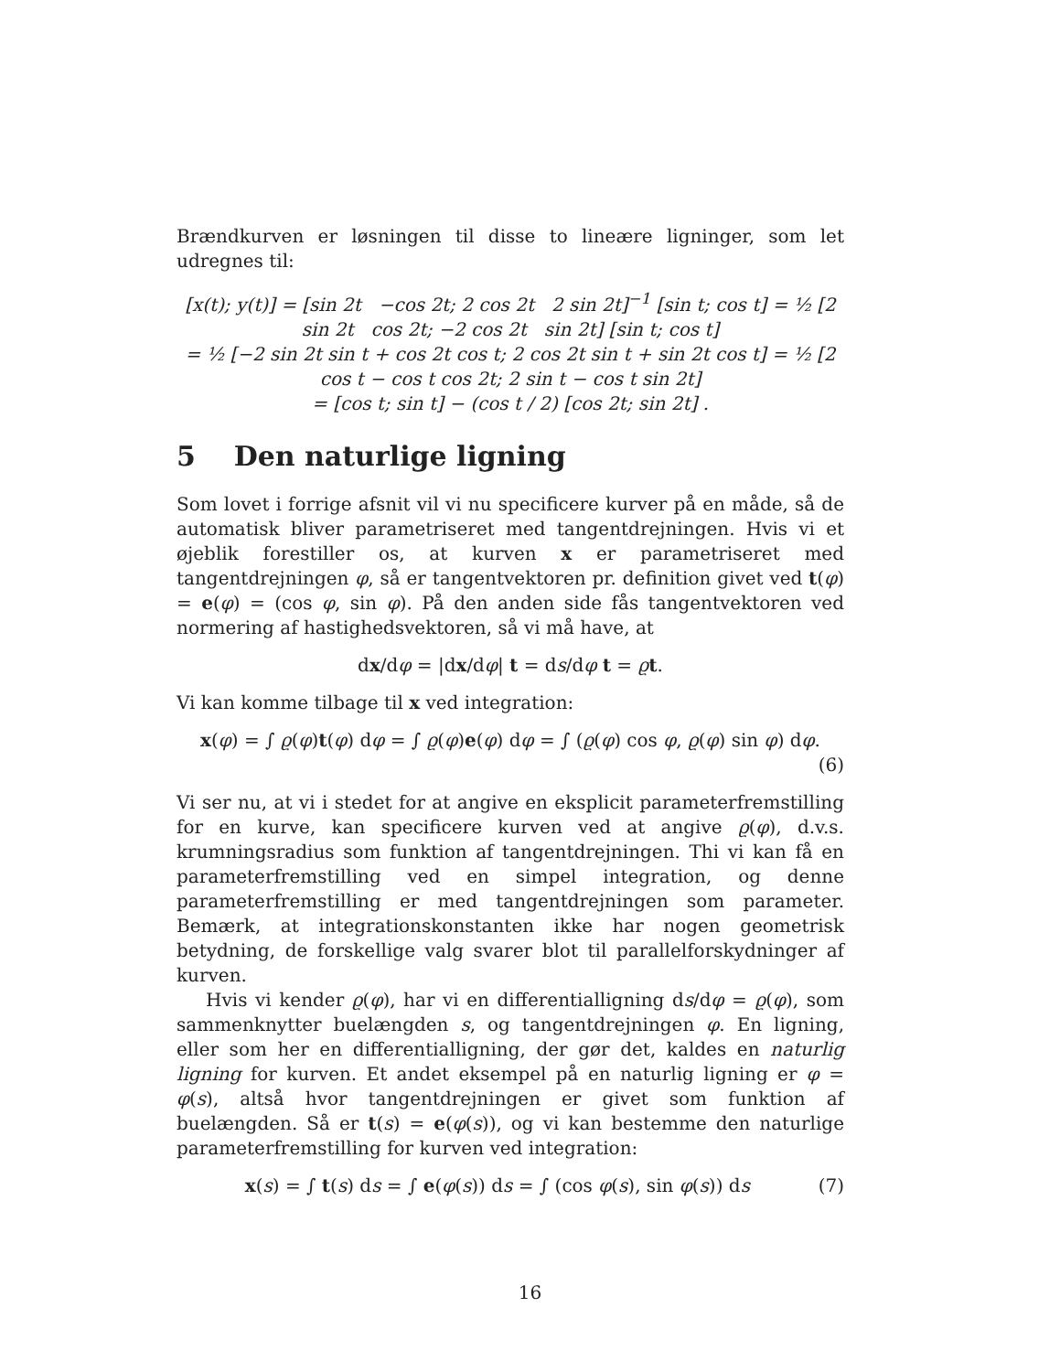Brændkurven er løsningen til disse to lineære ligninger, som let udregnes til:
[x(t); y(t)] = [sin 2t −cos 2t; 2 cos 2t 2 sin 2t]<sup>−1</sup> [sin t; cos t] = ½ [2 sin 2t cos 2t; −2 cos 2t sin 2t] [sin t; cos t]
= ½ [−2 sin 2t sin t + cos 2t cos t; 2 cos 2t sin t + sin 2t cos t] = ½ [2 cos t − cos t cos 2t; 2 sin t − cos t sin 2t]
= [cos t; sin t] − (cos t / 2) [cos 2t; sin 2t] .
5 Den naturlige ligning
Som lovet i forrige afsnit vil vi nu specificere kurver på en måde, så de automatisk bliver parametriseret med tangentdrejningen. Hvis vi et øjeblik forestiller os, at kurven x er parametriseret med tangentdrejningen φ, så er tangentvektoren pr. definition givet ved t(φ) = e(φ) = (cos φ, sin φ). På den anden side fås tangentvektoren ved normering af hastighedsvektoren, så vi må have, at
dx/dφ = |dx/dφ| t = ds/dφ t = ϱt.
Vi kan komme tilbage til x ved integration:
x(φ) = ∫ ϱ(φ)t(φ) dφ = ∫ ϱ(φ)e(φ) dφ = ∫ (ϱ(φ) cos φ, ϱ(φ) sin φ) dφ.
(6)
Vi ser nu, at vi i stedet for at angive en eksplicit parameterfremstilling for en kurve, kan specificere kurven ved at angive ϱ(φ), d.v.s. krumningsradius som funktion af tangentdrejningen. Thi vi kan få en parameterfremstilling ved en simpel integration, og denne parameterfremstilling er med tangentdrejningen som parameter. Bemærk, at integrationskonstanten ikke har nogen geometrisk betydning, de forskellige valg svarer blot til parallelforskydninger af kurven.
Hvis vi kender ϱ(φ), har vi en differentialligning ds/dφ = ϱ(φ), som sammenknytter buelængden s, og tangentdrejningen φ. En ligning, eller som her en differentialligning, der gør det, kaldes en naturlig ligning for kurven. Et andet eksempel på en naturlig ligning er φ = φ(s), altså hvor tangentdrejningen er givet som funktion af buelængden. Så er t(s) = e(φ(s)), og vi kan bestemme den naturlige parameterfremstilling for kurven ved integration:
x(s) = ∫ t(s) ds = ∫ e(φ(s)) ds = ∫ (cos φ(s), sin φ(s)) ds (7)
16